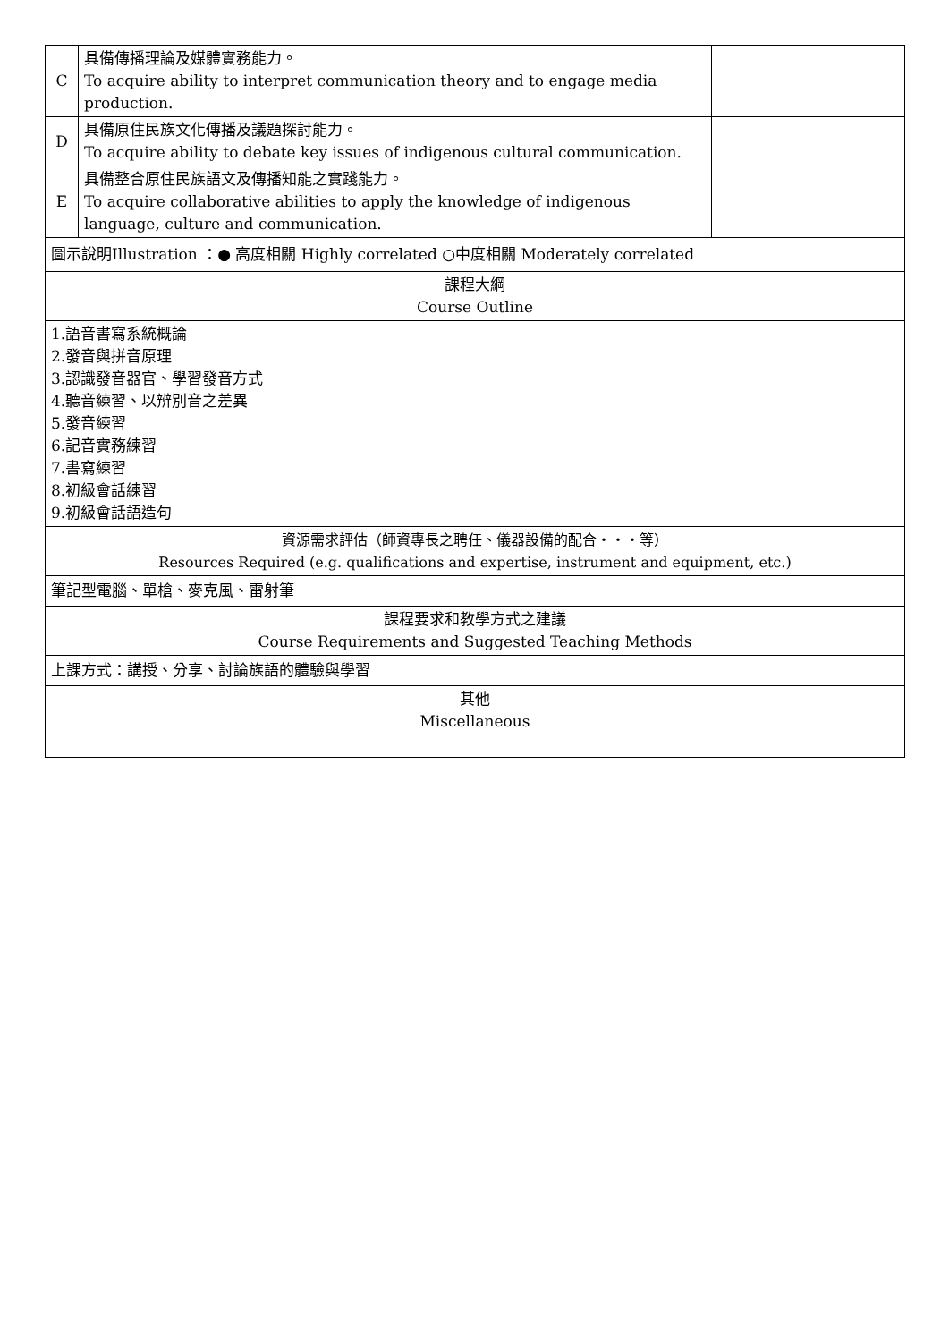| C | 具備傳播理論及媒體實務能力。 To acquire ability to interpret communication theory and to engage media production. | |
| D | 具備原住民族文化傳播及議題探討能力。 To acquire ability to debate key issues of indigenous cultural communication. | |
| E | 具備整合原住民族語文及傳播知能之實踐能力。 To acquire collaborative abilities to apply the knowledge of indigenous language, culture and communication. | |
| 圖示說明Illustration ：● 高度相關 Highly correlated ○中度相關 Moderately correlated | | |
| 課程大綱 Course Outline | | |
| 1.語音書寫系統概論 2.發音與拼音原理 3.認識發音器官、學習發音方式 4.聽音練習、以辨別音之差異 5.發音練習 6.記音實務練習 7.書寫練習 8.初級會話練習 9.初級會話語造句 | | |
| 資源需求評估（師資專長之聘任、儀器設備的配合‧‧‧等） Resources Required (e.g. qualifications and expertise, instrument and equipment, etc.) | | |
| 筆記型電腦、單槍、麥克風、雷射筆 | | |
| 課程要求和教學方式之建議 Course Requirements and Suggested Teaching Methods | | |
| 上課方式：講授、分享、討論族語的體驗與學習 | | |
| 其他 Miscellaneous | | |